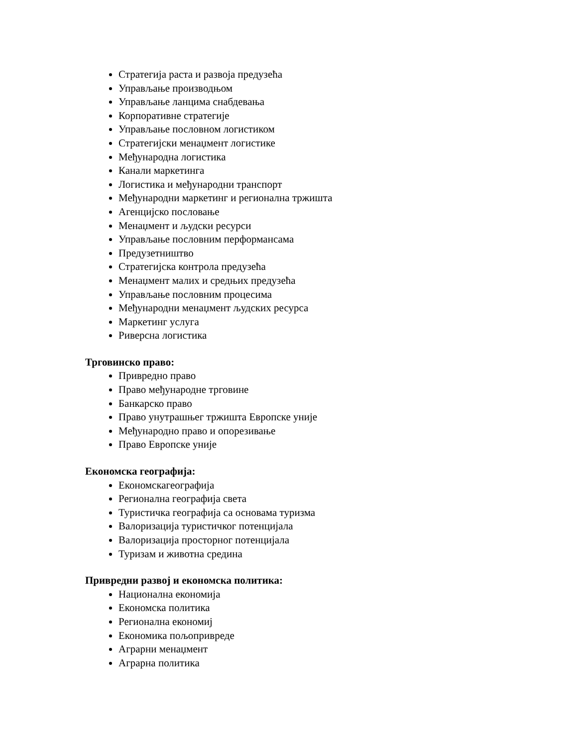Стратегија раста и развоја предузећа
Управљање производњом
Управљање ланцима снабдевања
Корпоративне стратегије
Управљање пословном логистиком
Стратегијски менаџмент логистике
Међународна логистика
Канали маркетинга
Логистика и међународни транспорт
Међународни маркетинг и регионална тржишта
Агенцијско пословање
Менаџмент и људски ресурси
Управљање пословним перформансама
Предузетништво
Стратегијска контрола предузећа
Менаџмент малих и средњих предузећа
Управљање пословним процесима
Међународни менаџмент људских ресурса
Маркетинг услуга
Риверсна логистика
Трговинско право:
Привредно право
Право међународне трговине
Банкарско право
Право унутрашњег тржишта Европске уније
Међународно право и опорезивање
Право Европске уније
Економска географија:
Економскагеографија
Регионална географија света
Туристичка географија са основама туризма
Валоризација туристичког потенцијала
Валоризација просторног потенцијала
Туризам и животна средина
Привредни развој и економска политика:
Национална економија
Економска политика
Регионална економиј
Економика пољопривреде
Аграрни менаџмент
Аграрна политика